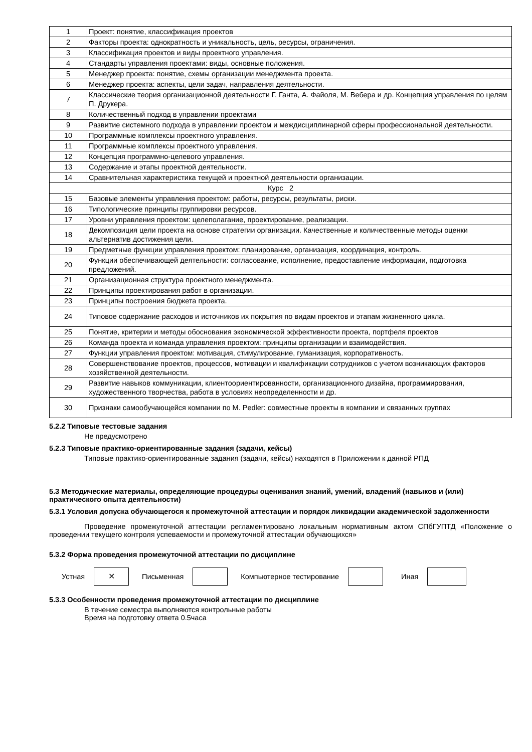| 1 | Проект: понятие, классификация проектов |
| 2 | Факторы проекта: однократность и уникальность, цель, ресурсы, ограничения. |
| 3 | Классификация проектов и виды проектного управления. |
| 4 | Стандарты управления проектами: виды, основные положения. |
| 5 | Менеджер проекта: понятие, схемы организации менеджмента проекта. |
| 6 | Менеджер проекта: аспекты, цели задач, направления деятельности. |
| 7 | Классические теория организационной деятельности Г. Ганта, А. Файоля, М. Вебера и др. Концепция управления по целям П. Друкера. |
| 8 | Количественный подход в управлении проектами |
| 9 | Развитие системного подхода в управлении проектом и междисциплинарной сферы профессиональной деятельности. |
| 10 | Программные комплексы проектного управления. |
| 11 | Программные комплексы проектного управления. |
| 12 | Концепция программно-целевого управления. |
| 13 | Содержание и этапы проектной деятельности. |
| 14 | Сравнительная характеристика текущей и проектной деятельности организации. |
| Курс 2 | |
| 15 | Базовые элементы управления проектом: работы, ресурсы, результаты, риски. |
| 16 | Типологические принципы группировки ресурсов. |
| 17 | Уровни управления проектом: целеполагание, проектирование, реализации. |
| 18 | Декомпозиция цели проекта на основе стратегии организации. Качественные и количественные методы оценки альтернатив достижения цели. |
| 19 | Предметные функции управления проектом: планирование, организация, координация, контроль. |
| 20 | Функции обеспечивающей деятельности: согласование, исполнение, предоставление информации, подготовка предложений. |
| 21 | Организационная структура проектного менеджмента. |
| 22 | Принципы проектирования работ в организации. |
| 23 | Принципы построения бюджета проекта. |
| 24 | Типовое содержание расходов и источников их покрытия по видам проектов и этапам жизненного цикла. |
| 25 | Понятие, критерии и методы обоснования экономической эффективности проекта, портфеля проектов |
| 26 | Команда проекта и команда управления проектом: принципы организации и взаимодействия. |
| 27 | Функции управления проектом: мотивация, стимулирование, гуманизация, корпоративность. |
| 28 | Совершенствование проектов, процессов, мотивации и квалификации сотрудников с учетом возникающих факторов хозяйственной деятельности. |
| 29 | Развитие навыков коммуникации, клиентоориентированности, организационного дизайна, программирования, художественного творчества, работа в условиях неопределенности и др. |
| 30 | Признаки самообучающейся компании по M. Pedler: совместные проекты в компании и связанных группах |
5.2.2 Типовые тестовые задания
Не предусмотрено
5.2.3 Типовые практико-ориентированные задания (задачи, кейсы)
Типовые практико-ориентированные задания (задачи, кейсы) находятся в Приложении к данной РПД
5.3 Методические материалы, определяющие процедуры оценивания знаний, умений, владений (навыков и (или) практического опыта деятельности)
5.3.1 Условия допуска обучающегося к промежуточной аттестации и порядок ликвидации академической задолженности
Проведение промежуточной аттестации регламентировано локальным нормативным актом СПбГУПТД «Положение о проведении текущего контроля успеваемости и промежуточной аттестации обучающихся»
5.3.2 Форма проведения промежуточной аттестации по дисциплине
Устная
✕
Письменная Компьютерное тестирование Иная
5.3.3 Особенности проведения промежуточной аттестации по дисциплине
В течение семестра выполняются контрольные работы
Время на подготовку ответа 0.5часа